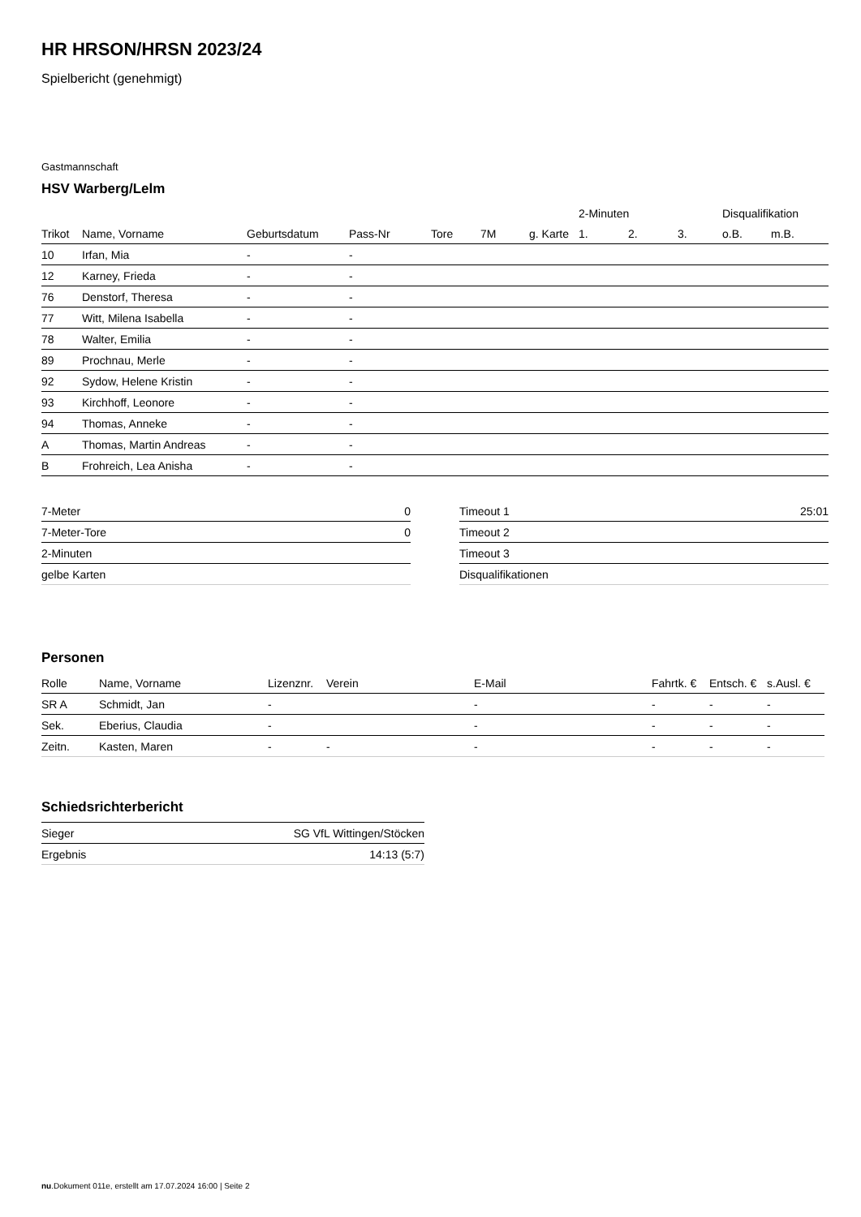HR HRSON/HRSN 2023/24
Spielbericht (genehmigt)
Gastmannschaft
HSV Warberg/Lelm
| | | | | | | | 2-Minuten | | | Disqualifikation | |
| --- | --- | --- | --- | --- | --- | --- | --- | --- | --- | --- | --- |
| Trikot | Name, Vorname | Geburtsdatum | Pass-Nr | Tore | 7M | g. Karte | 1. | 2. | 3. | o.B. | m.B. |
| 10 | Irfan, Mia | - | - | | | | | | | | |
| 12 | Karney, Frieda | - | - | | | | | | | | |
| 76 | Denstorf, Theresa | - | - | | | | | | | | |
| 77 | Witt, Milena Isabella | - | - | | | | | | | | |
| 78 | Walter, Emilia | - | - | | | | | | | | |
| 89 | Prochnau, Merle | - | - | | | | | | | | |
| 92 | Sydow, Helene Kristin | - | - | | | | | | | | |
| 93 | Kirchhoff, Leonore | - | - | | | | | | | | |
| 94 | Thomas, Anneke | - | - | | | | | | | | |
| A | Thomas, Martin Andreas | - | - | | | | | | | | |
| B | Frohreich, Lea Anisha | - | - | | | | | | | | |
| 7-Meter | 0 |
| 7-Meter-Tore | 0 |
| 2-Minuten | |
| gelbe Karten | |
| Timeout 1 | 25:01 |
| Timeout 2 | |
| Timeout 3 | |
| Disqualifikationen | |
Personen
| Rolle | Name, Vorname | Lizenznr. | Verein | E-Mail | Fahrtk. € | Entsch. € | s.Ausl. € |
| --- | --- | --- | --- | --- | --- | --- | --- |
| SR A | Schmidt, Jan | - | | - | - | - | - |
| Sek. | Eberius, Claudia | - | | - | - | - | - |
| Zeitn. | Kasten, Maren | - | - | - | - | - | - |
Schiedsrichterbericht
| Sieger | SG VfL Wittingen/Stöcken |
| Ergebnis | 14:13 (5:7) |
nu.Dokument 011e, erstellt am 17.07.2024 16:00 | Seite 2